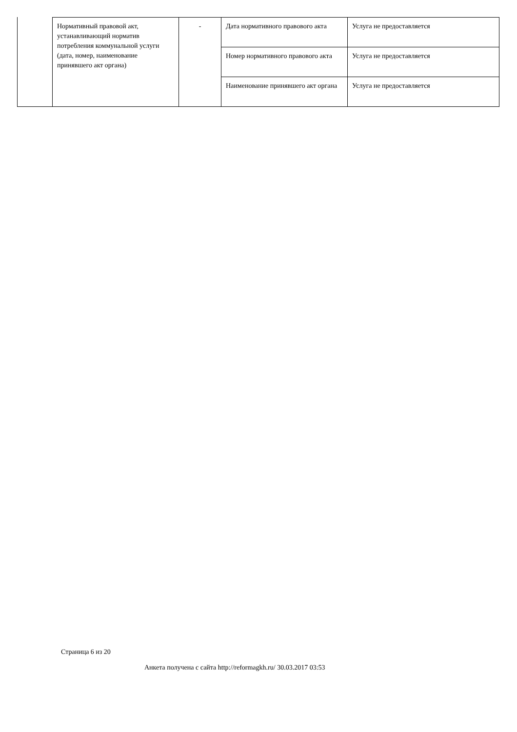| Нормативный правовой акт, устанавливающий норматив потребления коммунальной услуги (дата, номер, наименование принявшего акт органа) | - | Дата нормативного правового акта | Услуга не предоставляется |
| | | Номер нормативного правового акта | Услуга не предоставляется |
| | | Наименование принявшего акт органа | Услуга не предоставляется |
Страница 6 из 20
Анкета получена с сайта http://reformagkh.ru/ 30.03.2017 03:53